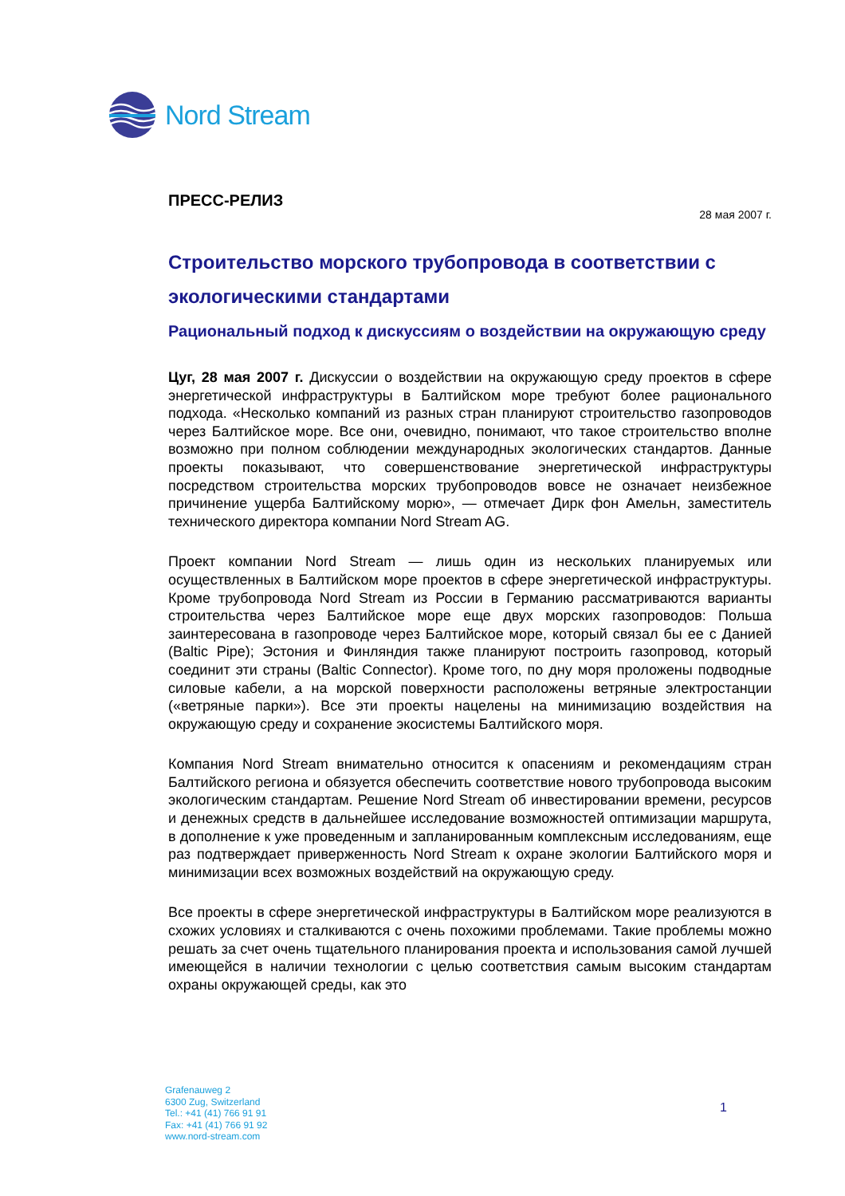Nord Stream
ПРЕСС-РЕЛИЗ
28 мая 2007 г.
Строительство морского трубопровода в соответствии с экологическими стандартами
Рациональный подход к дискуссиям о воздействии на окружающую среду
Цуг, 28 мая 2007 г. Дискуссии о воздействии на окружающую среду проектов в сфере энергетической инфраструктуры в Балтийском море требуют более рационального подхода. «Несколько компаний из разных стран планируют строительство газопроводов через Балтийское море. Все они, очевидно, понимают, что такое строительство вполне возможно при полном соблюдении международных экологических стандартов. Данные проекты показывают, что совершенствование энергетической инфраструктуры посредством строительства морских трубопроводов вовсе не означает неизбежное причинение ущерба Балтийскому морю», — отмечает Дирк фон Амельн, заместитель технического директора компании Nord Stream AG.
Проект компании Nord Stream — лишь один из нескольких планируемых или осуществленных в Балтийском море проектов в сфере энергетической инфраструктуры. Кроме трубопровода Nord Stream из России в Германию рассматриваются варианты строительства через Балтийское море еще двух морских газопроводов: Польша заинтересована в газопроводе через Балтийское море, который связал бы ее с Данией (Baltic Pipe); Эстония и Финляндия также планируют построить газопровод, который соединит эти страны (Baltic Connector). Кроме того, по дну моря проложены подводные силовые кабели, а на морской поверхности расположены ветряные электростанции («ветряные парки»). Все эти проекты нацелены на минимизацию воздействия на окружающую среду и сохранение экосистемы Балтийского моря.
Компания Nord Stream внимательно относится к опасениям и рекомендациям стран Балтийского региона и обязуется обеспечить соответствие нового трубопровода высоким экологическим стандартам. Решение Nord Stream об инвестировании времени, ресурсов и денежных средств в дальнейшее исследование возможностей оптимизации маршрута, в дополнение к уже проведенным и запланированным комплексным исследованиям, еще раз подтверждает приверженность Nord Stream к охране экологии Балтийского моря и минимизации всех возможных воздействий на окружающую среду.
Все проекты в сфере энергетической инфраструктуры в Балтийском море реализуются в схожих условиях и сталкиваются с очень похожими проблемами. Такие проблемы можно решать за счет очень тщательного планирования проекта и использования самой лучшей имеющейся в наличии технологии с целью соответствия самым высоким стандартам охраны окружающей среды, как это
Grafenauweg 2
6300 Zug, Switzerland
Tel.: +41 (41) 766 91 91
Fax: +41 (41) 766 91 92
www.nord-stream.com
1